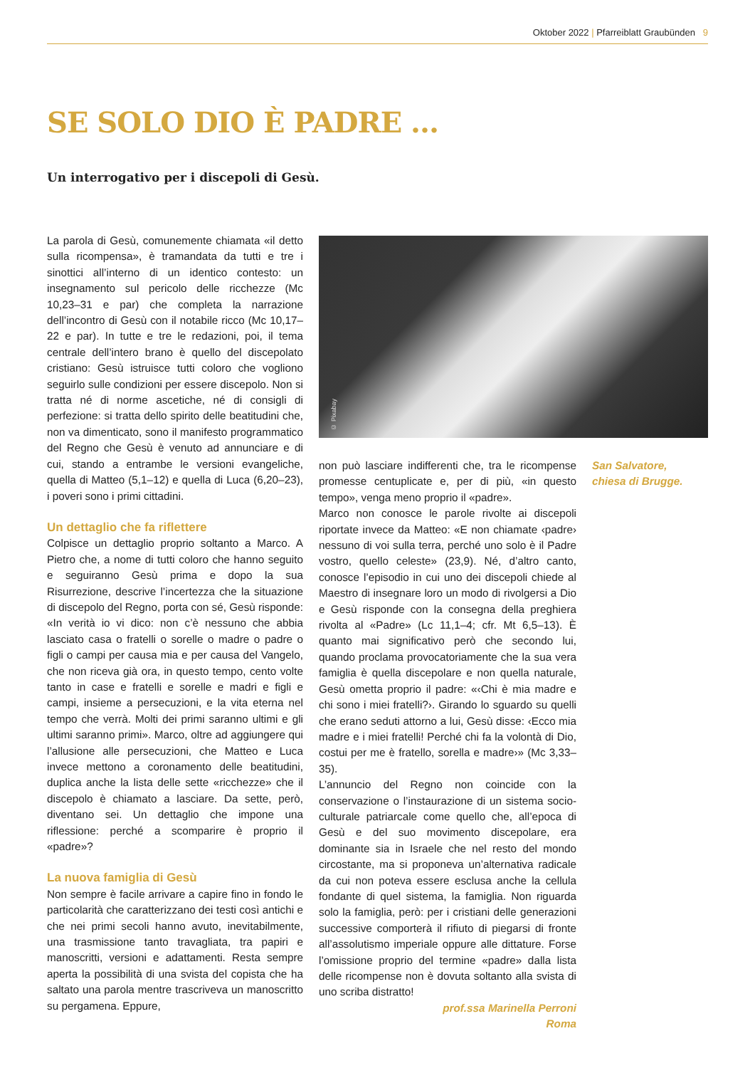Oktober 2022 | Pfarreiblatt Graubünden 9
SE SOLO DIO È PADRE …
Un interrogativo per i discepoli di Gesù.
La parola di Gesù, comunemente chiamata «il detto sulla ricompensa», è tramandata da tutti e tre i sinottici all’interno di un identico contesto: un insegnamento sul pericolo delle ricchezze (Mc 10,23–31 e par) che completa la narrazione dell’incontro di Gesù con il notabile ricco (Mc 10,17–22 e par). In tutte e tre le redazioni, poi, il tema centrale dell’intero brano è quello del discepolato cristiano: Gesù istruisce tutti coloro che vogliono seguirlo sulle condizioni per essere discepolo. Non si tratta né di norme ascetiche, né di consigli di perfezione: si tratta dello spirito delle beatitudini che, non va dimenticato, sono il manifesto programmatico del Regno che Gesù è venuto ad annunciare e di cui, stando a entrambe le versioni evangeliche, quella di Matteo (5,1–12) e quella di Luca (6,20–23), i poveri sono i primi cittadini.
Un dettaglio che fa riflettere
Colpisce un dettaglio proprio soltanto a Marco. A Pietro che, a nome di tutti coloro che hanno seguito e seguiranno Gesù prima e dopo la sua Risurrezione, descrive l’incertezza che la situazione di discepolo del Regno, porta con sé, Gesù risponde: «In verità io vi dico: non c’è nessuno che abbia lasciato casa o fratelli o sorelle o madre o padre o figli o campi per causa mia e per causa del Vangelo, che non riceva già ora, in questo tempo, cento volte tanto in case e fratelli e sorelle e madri e figli e campi, insieme a persecuzioni, e la vita eterna nel tempo che verrà. Molti dei primi saranno ultimi e gli ultimi saranno primi». Marco, oltre ad aggiungere qui l’allusione alle persecuzioni, che Matteo e Luca invece mettono a coronamento delle beatitudini, duplica anche la lista delle sette «ricchezze» che il discepolo è chiamato a lasciare. Da sette, però, diventano sei. Un dettaglio che impone una riflessione: perché a scomparire è proprio il «padre»?
La nuova famiglia di Gesù
Non sempre è facile arrivare a capire fino in fondo le particolarità che caratterizzano dei testi così antichi e che nei primi secoli hanno avuto, inevitabilmente, una trasmissione tanto travagliata, tra papiri e manoscritti, versioni e adattamenti. Resta sempre aperta la possibilità di una svista del copista che ha saltato una parola mentre trascriveva un manoscritto su pergamena. Eppure,
© Pixabay
non può lasciare indifferenti che, tra le ricompense promesse centuplicate e, per di più, «in questo tempo», venga meno proprio il «padre».
Marco non conosce le parole rivolte ai discepoli riportate invece da Matteo: «E non chiamate ‹padre› nessuno di voi sulla terra, perché uno solo è il Padre vostro, quello celeste» (23,9). Né, d’altro canto, conosce l’episodio in cui uno dei discepoli chiede al Maestro di insegnare loro un modo di rivolgersi a Dio e Gesù risponde con la consegna della preghiera rivolta al «Padre» (Lc 11,1–4; cfr. Mt 6,5–13). È quanto mai significativo però che secondo lui, quando proclama provocatoriamente che la sua vera famiglia è quella discepolare e non quella naturale, Gesù ometta proprio il padre: «‹Chi è mia madre e chi sono i miei fratelli?›. Girando lo sguardo su quelli che erano seduti attorno a lui, Gesù disse: ‹Ecco mia madre e i miei fratelli! Perché chi fa la volontà di Dio, costui per me è fratello, sorella e madre›» (Mc 3,33–35).
L’annuncio del Regno non coincide con la conservazione o l’instaurazione di un sistema socio-culturale patriarcale come quello che, all’epoca di Gesù e del suo movimento discepolare, era dominante sia in Israele che nel resto del mondo circostante, ma si proponeva un’alternativa radicale da cui non poteva essere esclusa anche la cellula fondante di quel sistema, la famiglia. Non riguarda solo la famiglia, però: per i cristiani delle generazioni successive comporterà il rifiuto di piegarsi di fronte all’assolutismo imperiale oppure alle dittature. Forse l’omissione proprio del termine «padre» dalla lista delle ricompense non è dovuta soltanto alla svista di uno scriba distratto!
prof.ssa Marinella Perroni
Roma
San Salvatore,
chiesa di Brugge.